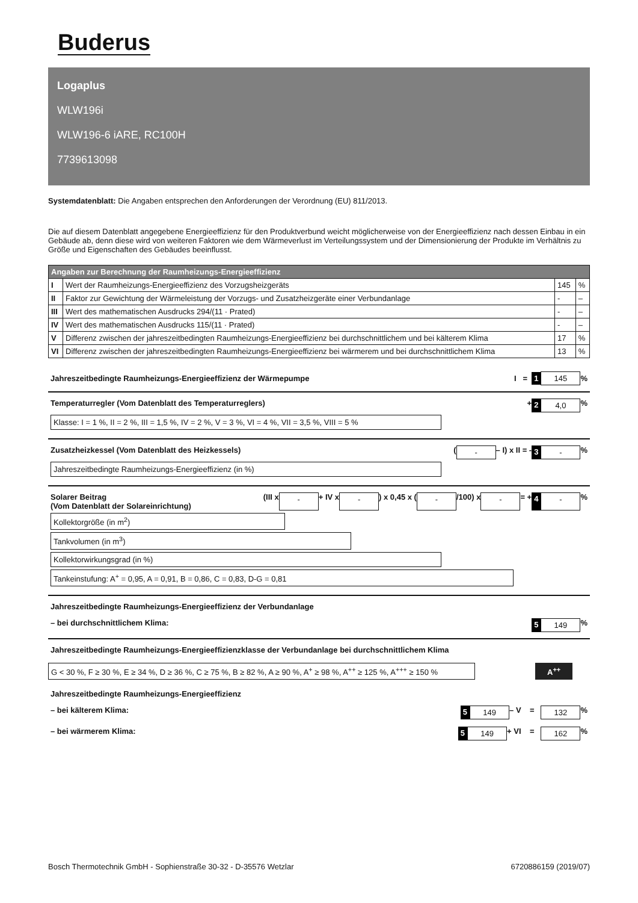Buderus
Logaplus
WLW196i
WLW196-6 iARE, RC100H
7739613098
Systemdatenblatt: Die Angaben entsprechen den Anforderungen der Verordnung (EU) 811/2013.
Die auf diesem Datenblatt angegebene Energieeffizienz für den Produktverbund weicht möglicherweise von der Energieeffizienz nach dessen Einbau in ein Gebäude ab, denn diese wird von weiteren Faktoren wie dem Wärmeverlust im Verteilungssystem und der Dimensionierung der Produkte im Verhältnis zu Größe und Eigenschaften des Gebäudes beeinflusst.
| Angaben zur Berechnung der Raumheizungs-Energieeffizienz | | | |
| --- | --- | --- | --- |
| I | Wert der Raumheizungs-Energieeffizienz des Vorzugsheizgeräts | 145 | % |
| II | Faktor zur Gewichtung der Wärmeleistung der Vorzugs- und Zusatzheizgeräte einer Verbundanlage | - | – |
| III | Wert des mathematischen Ausdrucks 294/(11 · Prated) | - | – |
| IV | Wert des mathematischen Ausdrucks 115/(11 · Prated) | - | – |
| V | Differenz zwischen der jahreszeitbedingten Raumheizungs-Energieeffizienz bei durchschnittlichem und bei kälterem Klima | 17 | % |
| VI | Differenz zwischen der jahreszeitbedingten Raumheizungs-Energieeffizienz bei wärmerem und bei durchschnittlichem Klima | 13 | % |
Jahreszeitbedingte Raumheizungs-Energieeffizienz der Wärmepumpe I = 1 145 %
Temperaturregler (Vom Datenblatt des Temperaturreglers) + 2 4,0 %
Klasse: I = 1 %, II = 2 %, III = 1,5 %, IV = 2 %, V = 3 %, VI = 4 %, VII = 3,5 %, VIII = 5 %
Zusatzheizkessel (Vom Datenblatt des Heizkessels) ( - – I) x II = - 3 - %
Jahreszeitbedingte Raumheizungs-Energieeffizienz (in %)
Solarer Beitrag
(Vom Datenblatt der Solareinrichtung) (III x - + IV x - ) x 0,45 x ( - /100) x - = + 4 - %
Kollektorgröße (in m<sup>2</sup>)
Tankvolumen (in m<sup>3</sup>)
Kollektorwirkungsgrad (in %)
Tankeinstufung: A<sup>+</sup> = 0,95, A = 0,91, B = 0,86, C = 0,83, D-G = 0,81
Jahreszeitbedingte Raumheizungs-Energieeffizienz der Verbundanlage
– bei durchschnittlichem Klima: 5 149 %
Jahreszeitbedingte Raumheizungs-Energieeffizienzklasse der Verbundanlage bei durchschnittlichem Klima
G < 30 %, F ≥ 30 %, E ≥ 34 %, D ≥ 36 %, C ≥ 75 %, B ≥ 82 %, A ≥ 90 %, A<sup>+</sup> ≥ 98 %, A<sup>++</sup> ≥ 125 %, A<sup>+++</sup> ≥ 150 %
A<sup>++</sup>
Jahreszeitbedingte Raumheizungs-Energieeffizienz
– bei kälterem Klima: 5 149 – V = 132 %
– bei wärmerem Klima: 5 149 + VI = 162 %
Bosch Thermotechnik GmbH - Sophienstraße 30-32 - D-35576 Wetzlar 6720886159 (2019/07)